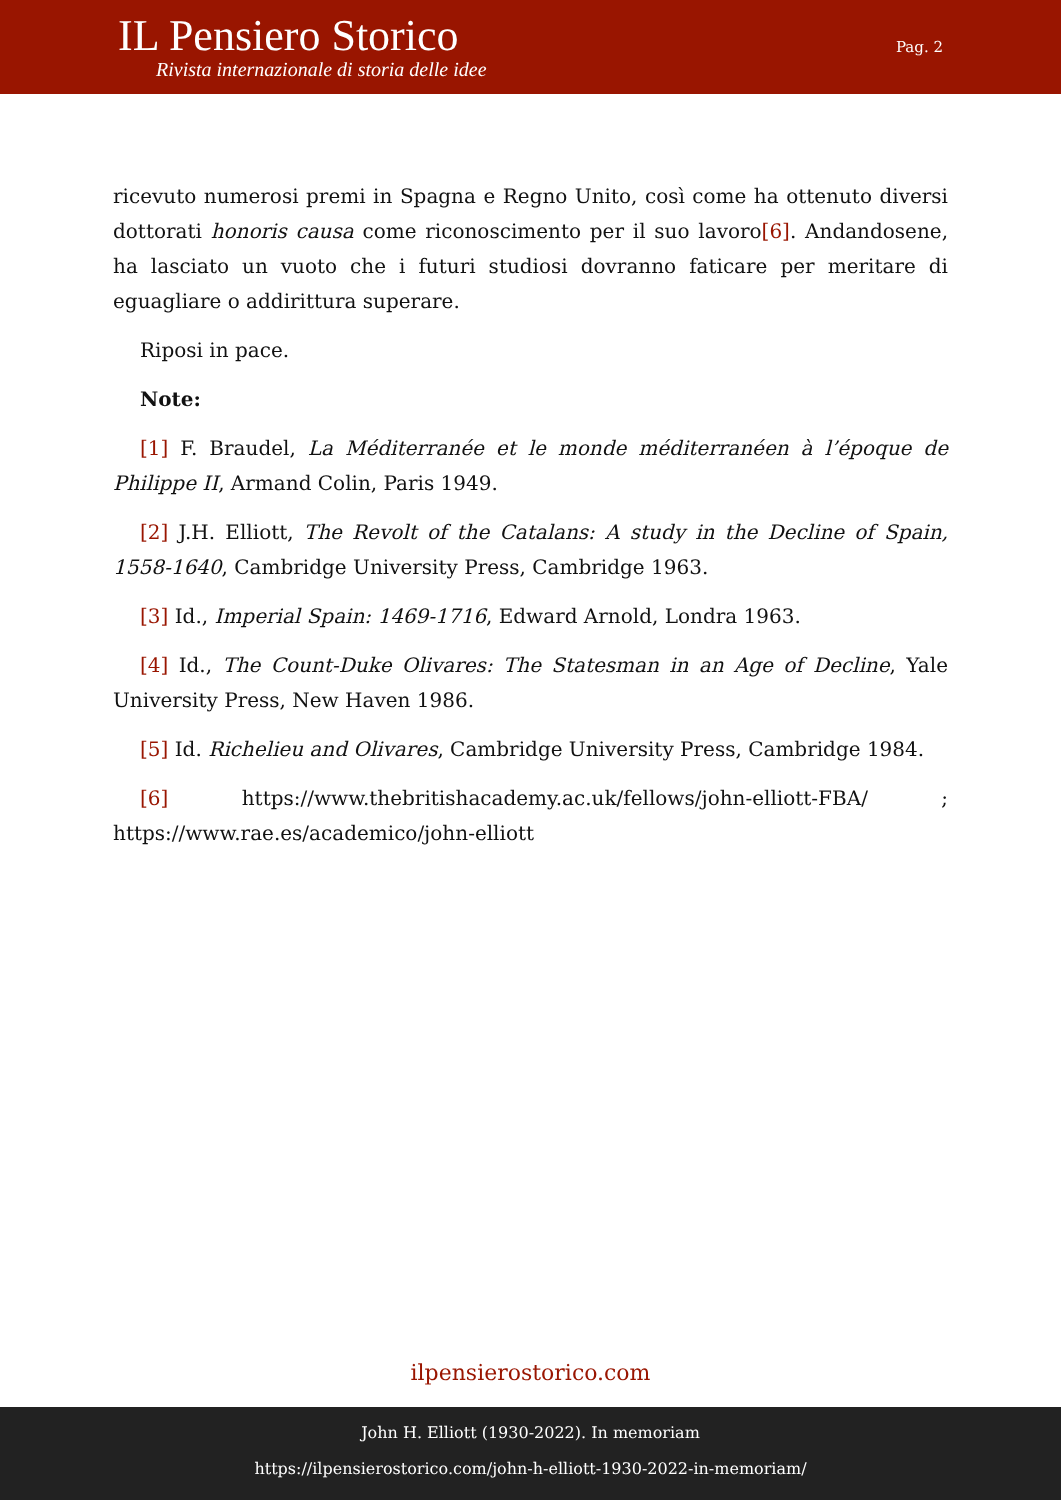IL Pensiero Storico
Rivista internazionale di storia delle idee
Pag. 2
ricevuto numerosi premi in Spagna e Regno Unito, così come ha ottenuto diversi dottorati honoris causa come riconoscimento per il suo lavoro[6]. Andandosene, ha lasciato un vuoto che i futuri studiosi dovranno faticare per meritare di eguagliare o addirittura superare.
Riposi in pace.
Note:
[1] F. Braudel, La Méditerranée et le monde méditerranéen à l’époque de Philippe II, Armand Colin, Paris 1949.
[2] J.H. Elliott, The Revolt of the Catalans: A study in the Decline of Spain, 1558-1640, Cambridge University Press, Cambridge 1963.
[3] Id., Imperial Spain: 1469-1716, Edward Arnold, Londra 1963.
[4] Id., The Count-Duke Olivares: The Statesman in an Age of Decline, Yale University Press, New Haven 1986.
[5] Id. Richelieu and Olivares, Cambridge University Press, Cambridge 1984.
[6] https://www.thebritishacademy.ac.uk/fellows/john-elliott-FBA/ ; https://www.rae.es/academico/john-elliott
ilpensierostorico.com
John H. Elliott (1930-2022). In memoriam
https://ilpensierostorico.com/john-h-elliott-1930-2022-in-memoriam/